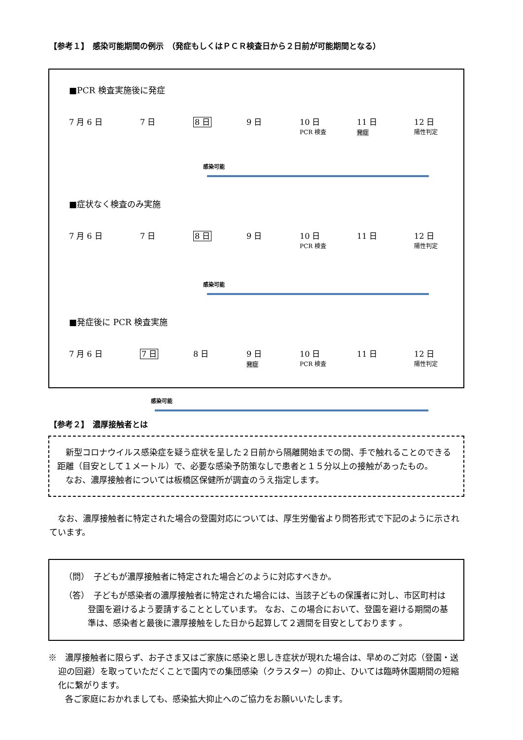【参考１】　感染可能期間の例示　（発症もしくはＰＣＲ検査日から２日前が可能期間となる）
■PCR 検査実施後に発症
7 月 6 日 7 日 8 日 9 日 10 日
PCR 検査 11 日
発症 12 日
陽性判定
感染可能
■症状なく検査のみ実施
7 月 6 日 7 日 8 日 9 日 10 日
PCR 検査 11 日 12 日
陽性判定
感染可能
■発症後に PCR 検査実施
7 月 6 日 7 日 8 日 9 日
発症 10 日
PCR 検査 11 日 12 日
陽性判定
感染可能
【参考２】　濃厚接触者とは
　新型コロナウイルス感染症を疑う症状を呈した２日前から隔離開始までの間、手で触れることのできる距離（目安として１メートル）で、必要な感染予防策なしで患者と１５分以上の接触があったもの。
　なお、濃厚接触者については板橋区保健所が調査のうえ指定します。
　なお、濃厚接触者に特定された場合の登園対応については、厚生労働省より問答形式で下記のように示されています。
（問）　子どもが濃厚接触者に特定された場合どのように対応すべきか。
（答）　子どもが感染者の濃厚接触者に特定された場合には、当該子どもの保護者に対し、市区町村は登園を避けるよう要請することとしています。 なお、この場合において、登園を避ける期間の基準は、感染者と最後に濃厚接触をした日から起算して２週間を目安としております 。
※　濃厚接触者に限らず、お子さま又はご家族に感染と思しき症状が現れた場合は、早めのご対応（登園・送迎の回避）を取っていただくことで園内での集団感染（クラスター）の抑止、ひいては臨時休園期間の短縮化に繋がります。
　　各ご家庭におかれましても、感染拡大抑止へのご協力をお願いいたします。